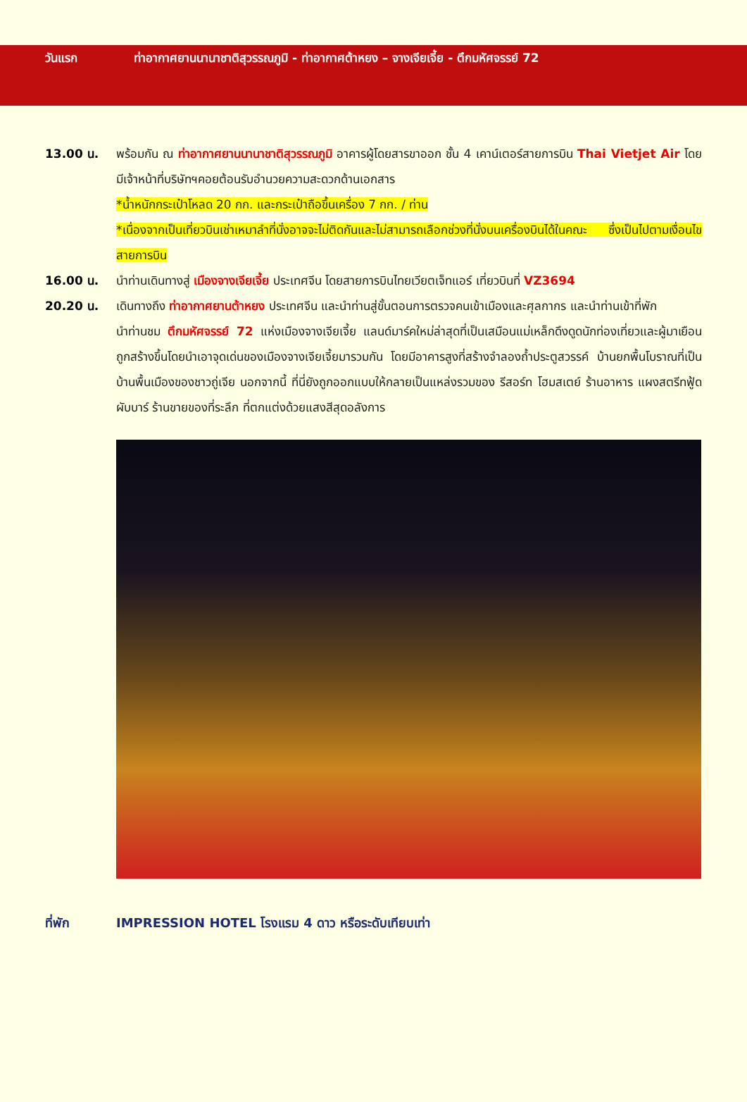วันแรก ท่าอากาศยานนานาชาติสุวรรณภูมิ - ท่าอากาศต้าหยง – จางเจียเจี้ย - ตึกมหัศจรรย์ 72
13.00 น. พร้อมกัน ณ ท่าอากาศยานนานาชาติสุวรรณภูมิ อาคารผู้โดยสารขาออก ชั้น 4 เคาน์เตอร์สายการบิน Thai Vietjet Air โดยมีเจ้าหน้าที่บริษัทฯคอยต้อนรับอำนวยความสะดวกด้านเอกสาร
*น้ำหนักกระเป๋าโหลด 20 กก. และกระเป๋าถือขึ้นเครื่อง 7 กก. / ท่าน
*เนื่องจากเป็นเที่ยวบินเช่าเหมาลำที่นั่งอาจจะไม่ติดกันและไม่สามารถเลือกช่วงที่นั่งบนเครื่องบินได้ในคณะ ซึ่งเป็นไปตามเงื่อนไขสายการบิน
16.00 น. นำท่านเดินทางสู่ เมืองจางเจียเจี้ย ประเทศจีน โดยสายการบินไทยเวียตเจ็ทแอร์ เที่ยวบินที่ VZ3694
20.20 น. เดินทางถึง ท่าอากาศยานต้าหยง ประเทศจีน และนำท่านสู่ขั้นตอนการตรวจคนเข้าเมืองและศุลกากร และนำท่านเข้าที่พัก
นำท่านชม ตึกมหัศจรรย์ 72 แห่งเมืองจางเจียเจี้ย แลนด์มาร์คใหม่ล่าสุดที่เป็นเสมือนแม่เหล็กดึงดูดนักท่องเที่ยวและผู้มาเยือน ถูกสร้างขึ้นโดยนำเอาจุดเด่นของเมืองจางเจียเจี้ยมารวมกัน โดยมีอาคารสูงที่สร้างจำลองถ้ำประตูสวรรค์ บ้านยกพื้นโบราณที่เป็นบ้านพื้นเมืองของชาวถู่เจีย นอกจากนี้ ที่นี่ยังถูกออกแบบให้กลายเป็นแหล่งรวมของ รีสอร์ท โฮมสเตย์ ร้านอาหาร แผงสตรีทฟู้ด ผับบาร์ ร้านขายของที่ระลึก ที่ตกแต่งด้วยแสงสีสุดอลังการ
ที่พัก IMPRESSION HOTEL โรงแรม 4 ดาว หรือระดับเทียบเท่า